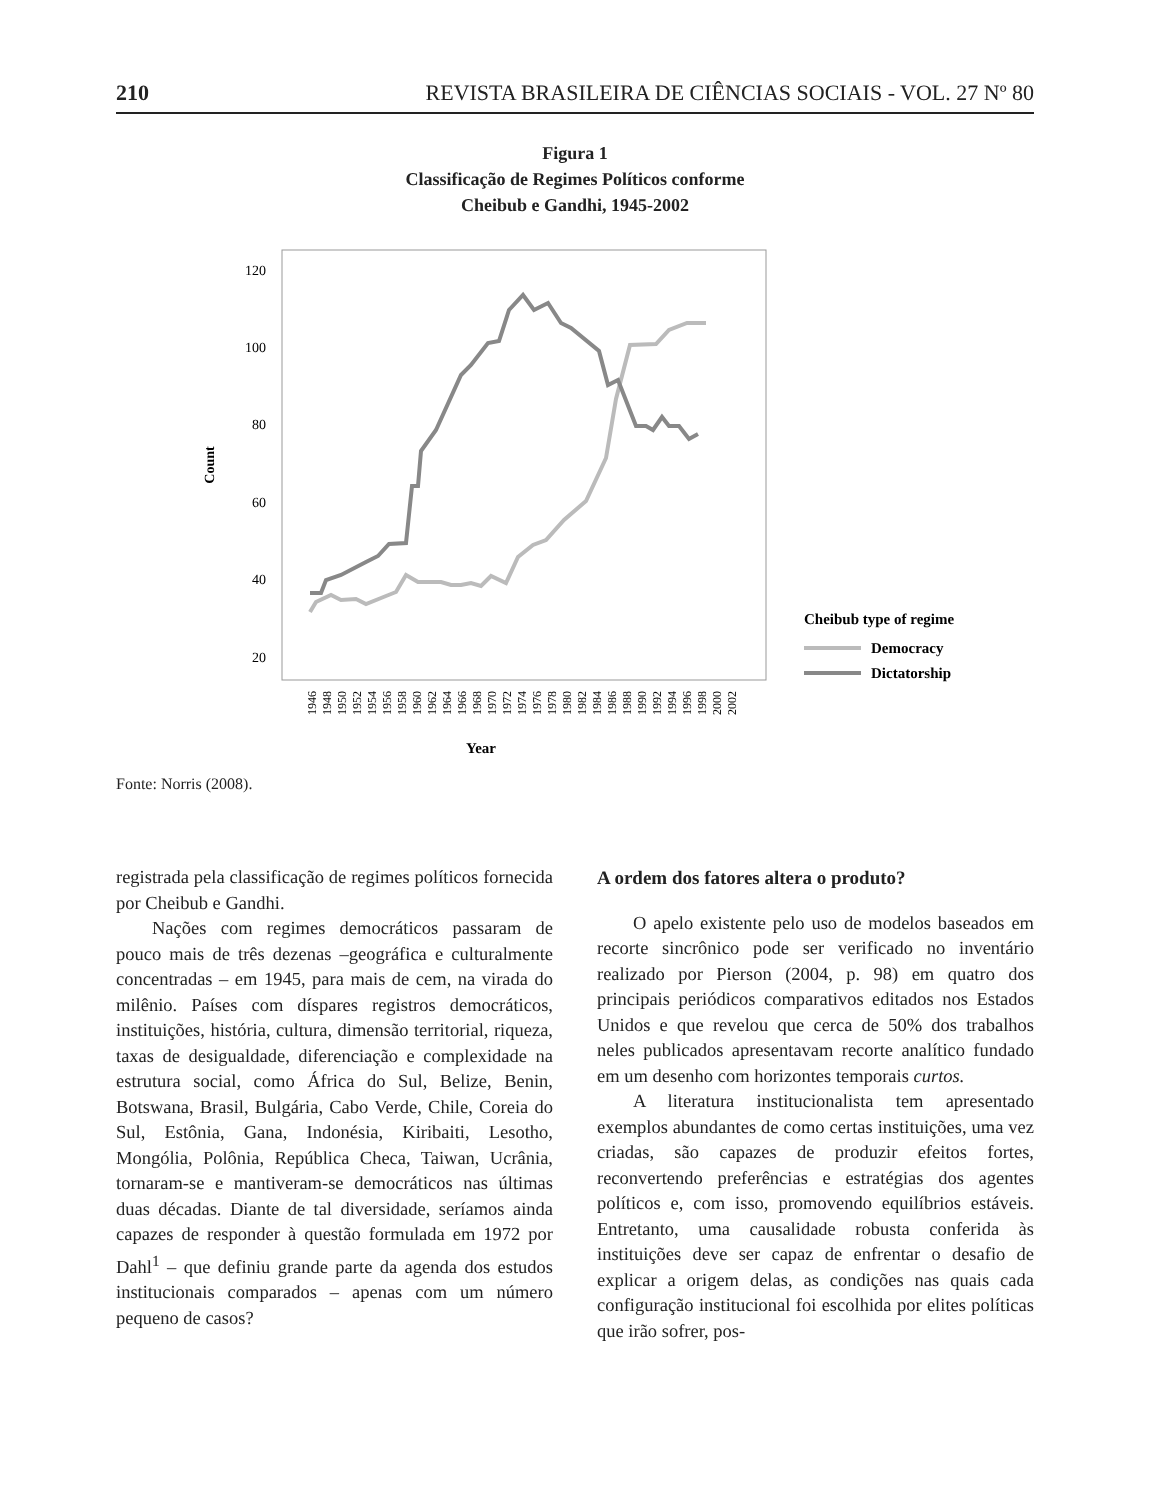210 REVISTA BRASILEIRA DE CIÊNCIAS SOCIAIS - VOL. 27 Nº 80
Figura 1
Classificação de Regimes Políticos conforme
Cheibub e Gandhi, 1945-2002
120
100
80
60
40
20
Count
Year
1946
1948
1950
1952
1954
1956
1958
1960
1962
1964
1966
1968
1970
1972
1974
1976
1978
1980
1982
1984
1986
1988
1990
1992
1994
1996
1998
2000
2002
Cheibub type of regime
Democracy
Dictatorship
Fonte: Norris (2008).
registrada pela classificação de regimes políticos fornecida por Cheibub e Gandhi.
Nações com regimes democráticos passaram de pouco mais de três dezenas –geográfica e culturalmente concentradas – em 1945, para mais de cem, na virada do milênio. Países com díspares registros democráticos, instituições, história, cultura, dimensão territorial, riqueza, taxas de desigualdade, diferenciação e complexidade na estrutura social, como África do Sul, Belize, Benin, Botswana, Brasil, Bulgária, Cabo Verde, Chile, Coreia do Sul, Estônia, Gana, Indonésia, Kiribaiti, Lesotho, Mongólia, Polônia, República Checa, Taiwan, Ucrânia, tornaram-se e mantiveram-se democráticos nas últimas duas décadas. Diante de tal diversidade, seríamos ainda capazes de responder à questão formulada em 1972 por Dahl<sup>1</sup> – que definiu grande parte da agenda dos estudos institucionais comparados – apenas com um número pequeno de casos?
A ordem dos fatores altera o produto?
O apelo existente pelo uso de modelos baseados em recorte sincrônico pode ser verificado no inventário realizado por Pierson (2004, p. 98) em quatro dos principais periódicos comparativos editados nos Estados Unidos e que revelou que cerca de 50% dos trabalhos neles publicados apresentavam recorte analítico fundado em um desenho com horizontes temporais curtos.
A literatura institucionalista tem apresentado exemplos abundantes de como certas instituições, uma vez criadas, são capazes de produzir efeitos fortes, reconvertendo preferências e estratégias dos agentes políticos e, com isso, promovendo equilíbrios estáveis. Entretanto, uma causalidade robusta conferida às instituições deve ser capaz de enfrentar o desafio de explicar a origem delas, as condições nas quais cada configuração institucional foi escolhida por elites políticas que irão sofrer, pos-